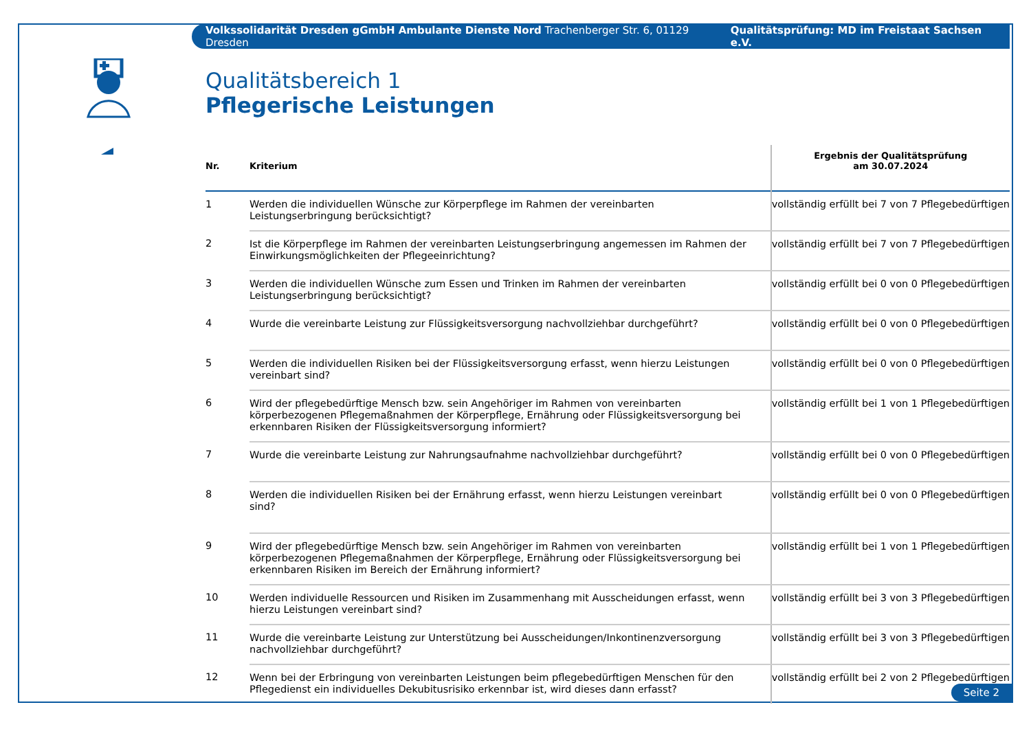Volkssolidarität Dresden gGmbH Ambulante Dienste Nord Trachenberger Str. 6, 01129 Dresden Qualitätsprüfung: MD im Freistaat Sachsen e.V.
Qualitätsbereich 1
Pflegerische Leistungen
| Nr. | Kriterium | Ergebnis der Qualitätsprüfung am 30.07.2024 |
| --- | --- | --- |
| 1 | Werden die individuellen Wünsche zur Körperpflege im Rahmen der vereinbarten Leistungserbringung berücksichtigt? | vollständig erfüllt bei 7 von 7 Pflegebedürftigen |
| 2 | Ist die Körperpflege im Rahmen der vereinbarten Leistungserbringung angemessen im Rahmen der Einwirkungsmöglichkeiten der Pflegeeinrichtung? | vollständig erfüllt bei 7 von 7 Pflegebedürftigen |
| 3 | Werden die individuellen Wünsche zum Essen und Trinken im Rahmen der vereinbarten Leistungserbringung berücksichtigt? | vollständig erfüllt bei 0 von 0 Pflegebedürftigen |
| 4 | Wurde die vereinbarte Leistung zur Flüssigkeitsversorgung nachvollziehbar durchgeführt? | vollständig erfüllt bei 0 von 0 Pflegebedürftigen |
| 5 | Werden die individuellen Risiken bei der Flüssigkeitsversorgung erfasst, wenn hierzu Leistungen vereinbart sind? | vollständig erfüllt bei 0 von 0 Pflegebedürftigen |
| 6 | Wird der pflegebedürftige Mensch bzw. sein Angehöriger im Rahmen von vereinbarten körperbezogenen Pflegemaßnahmen der Körperpflege, Ernährung oder Flüssigkeitsversorgung bei erkennbaren Risiken der Flüssigkeitsversorgung informiert? | vollständig erfüllt bei 1 von 1 Pflegebedürftigen |
| 7 | Wurde die vereinbarte Leistung zur Nahrungsaufnahme nachvollziehbar durchgeführt? | vollständig erfüllt bei 0 von 0 Pflegebedürftigen |
| 8 | Werden die individuellen Risiken bei der Ernährung erfasst, wenn hierzu Leistungen vereinbart sind? | vollständig erfüllt bei 0 von 0 Pflegebedürftigen |
| 9 | Wird der pflegebedürftige Mensch bzw. sein Angehöriger im Rahmen von vereinbarten körperbezogenen Pflegemaßnahmen der Körperpflege, Ernährung oder Flüssigkeitsversorgung bei erkennbaren Risiken im Bereich der Ernährung informiert? | vollständig erfüllt bei 1 von 1 Pflegebedürftigen |
| 10 | Werden individuelle Ressourcen und Risiken im Zusammenhang mit Ausscheidungen erfasst, wenn hierzu Leistungen vereinbart sind? | vollständig erfüllt bei 3 von 3 Pflegebedürftigen |
| 11 | Wurde die vereinbarte Leistung zur Unterstützung bei Ausscheidungen/Inkontinenzversorgung nachvollziehbar durchgeführt? | vollständig erfüllt bei 3 von 3 Pflegebedürftigen |
| 12 | Wenn bei der Erbringung von vereinbarten Leistungen beim pflegebedürftigen Menschen für den Pflegedienst ein individuelles Dekubitusrisiko erkennbar ist, wird dieses dann erfasst? | vollständig erfüllt bei 2 von 2 Pflegebedürftigen |
Seite 2